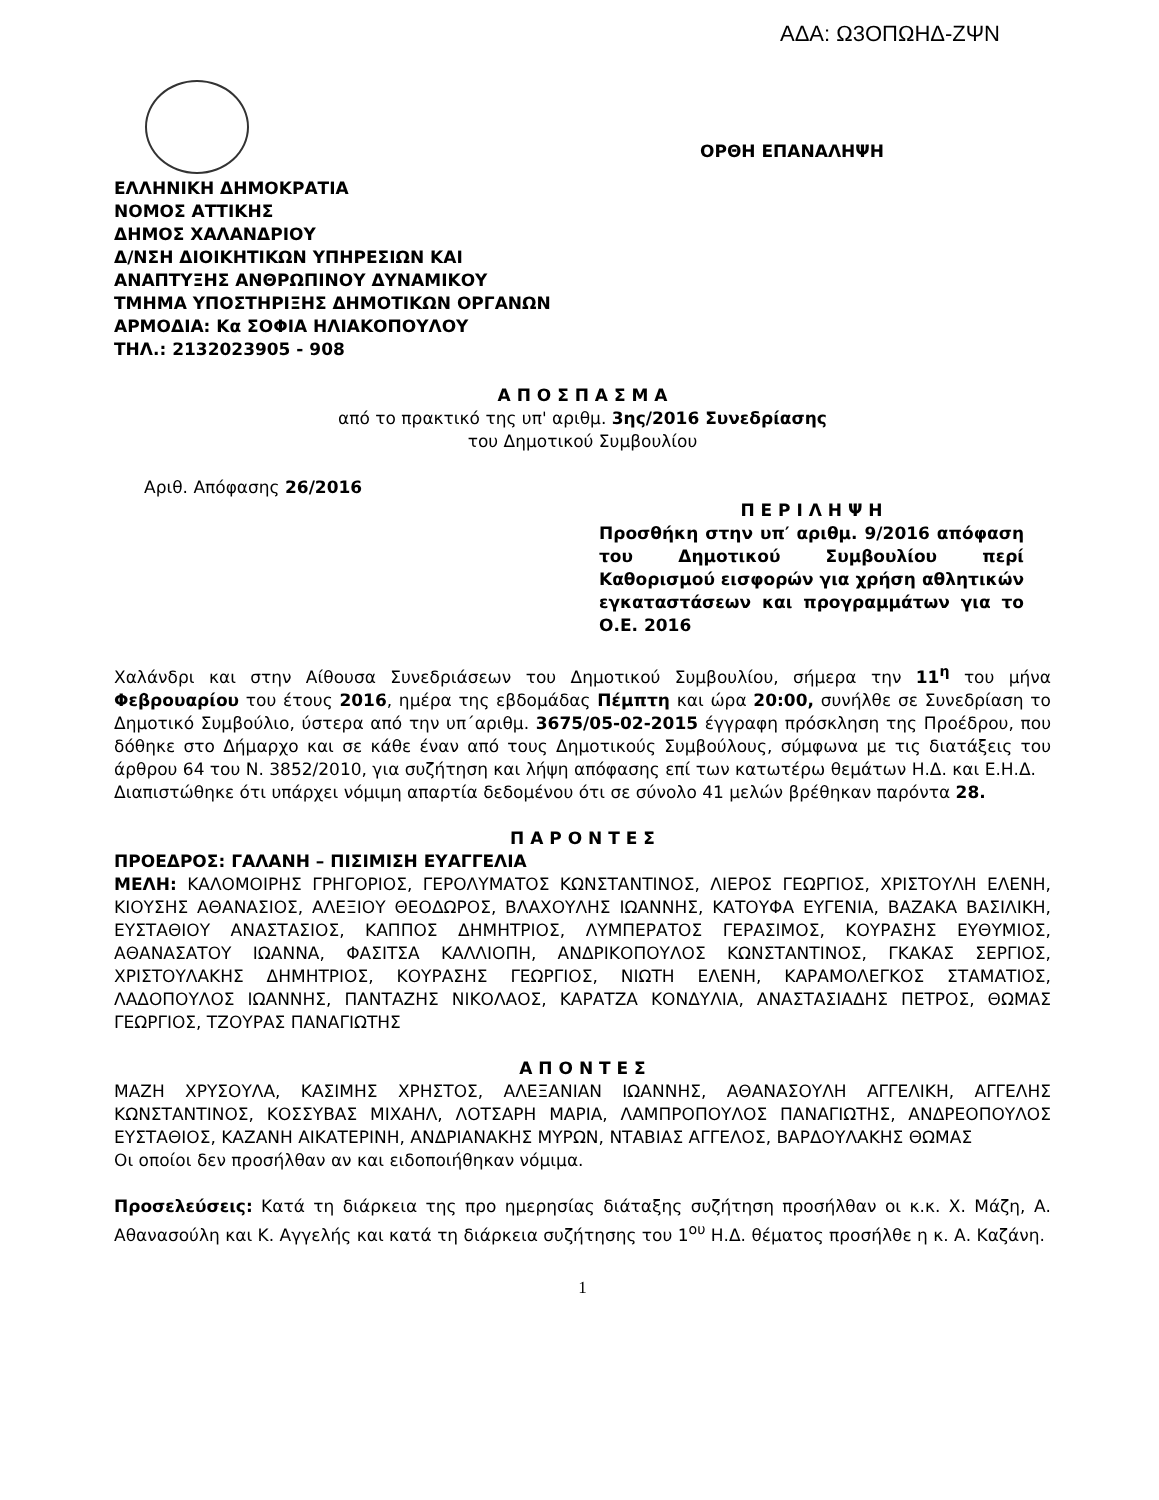ΑΔΑ: Ω3ΟΠΩΗΔ-ΖΨΝ
ΟΡΘΗ ΕΠΑΝΑΛΗΨΗ
ΕΛΛΗΝΙΚΗ ΔΗΜΟΚΡΑΤΙΑ
ΝΟΜΟΣ ΑΤΤΙΚΗΣ
ΔΗΜΟΣ ΧΑΛΑΝΔΡΙΟΥ
Δ/ΝΣΗ ΔΙΟΙΚΗΤΙΚΩΝ ΥΠΗΡΕΣΙΩΝ ΚΑΙ
ΑΝΑΠΤΥΞΗΣ ΑΝΘΡΩΠΙΝΟΥ ΔΥΝΑΜΙΚΟΥ
ΤΜΗΜΑ ΥΠΟΣΤΗΡΙΞΗΣ ΔΗΜΟΤΙΚΩΝ ΟΡΓΑΝΩΝ
ΑΡΜΟΔΙΑ: Κα ΣΟΦΙΑ ΗΛΙΑΚΟΠΟΥΛΟΥ
ΤΗΛ.: 2132023905 - 908
Α Π Ο Σ Π Α Σ Μ Α
από το πρακτικό της υπ' αριθμ. 3ης/2016 Συνεδρίασης
του Δημοτικού Συμβουλίου
Αριθ. Απόφασης 26/2016
Π Ε Ρ Ι Λ Η Ψ Η
Προσθήκη στην υπ′ αριθμ. 9/2016 απόφαση του Δημοτικού Συμβουλίου περί Καθορισμού εισφορών για χρήση αθλητικών εγκαταστάσεων και προγραμμάτων για το Ο.Ε. 2016
Χαλάνδρι και στην Αίθουσα Συνεδριάσεων του Δημοτικού Συμβουλίου, σήμερα την 11<sup>η</sup> του μήνα Φεβρουαρίου του έτους 2016, ημέρα της εβδομάδας Πέμπτη και ώρα 20:00, συνήλθε σε Συνεδρίαση το Δημοτικό Συμβούλιο, ύστερα από την υπ΄αριθμ. 3675/05-02-2015 έγγραφη πρόσκληση της Προέδρου, που δόθηκε στο Δήμαρχο και σε κάθε έναν από τους Δημοτικούς Συμβούλους, σύμφωνα με τις διατάξεις του άρθρου 64 του Ν. 3852/2010, για συζήτηση και λήψη απόφασης επί των κατωτέρω θεμάτων Η.Δ. και Ε.Η.Δ.
Διαπιστώθηκε ότι υπάρχει νόμιμη απαρτία δεδομένου ότι σε σύνολο 41 μελών βρέθηκαν παρόντα 28.
Π Α Ρ Ο Ν Τ Ε Σ
ΠΡΟΕΔΡΟΣ: ΓΑΛΑΝΗ – ΠΙΣΙΜΙΣΗ ΕΥΑΓΓΕΛΙΑ
ΜΕΛΗ: ΚΑΛΟΜΟΙΡΗΣ ΓΡΗΓΟΡΙΟΣ, ΓΕΡΟΛΥΜΑΤΟΣ ΚΩΝΣΤΑΝΤΙΝΟΣ, ΛΙΕΡΟΣ ΓΕΩΡΓΙΟΣ, ΧΡΙΣΤΟΥΛΗ ΕΛΕΝΗ, ΚΙΟΥΣΗΣ ΑΘΑΝΑΣΙΟΣ, ΑΛΕΞΙΟΥ ΘΕΟΔΩΡΟΣ, ΒΛΑΧΟΥΛΗΣ ΙΩΑΝΝΗΣ, ΚΑΤΟΥΦΑ ΕΥΓΕΝΙΑ, ΒΑΖΑΚΑ ΒΑΣΙΛΙΚΗ, ΕΥΣΤΑΘΙΟΥ ΑΝΑΣΤΑΣΙΟΣ, ΚΑΠΠΟΣ ΔΗΜΗΤΡΙΟΣ, ΛΥΜΠΕΡΑΤΟΣ ΓΕΡΑΣΙΜΟΣ, ΚΟΥΡΑΣΗΣ ΕΥΘΥΜΙΟΣ, ΑΘΑΝΑΣΑΤΟΥ ΙΩΑΝΝΑ, ΦΑΣΙΤΣΑ ΚΑΛΛΙΟΠΗ, ΑΝΔΡΙΚΟΠΟΥΛΟΣ ΚΩΝΣΤΑΝΤΙΝΟΣ, ΓΚΑΚΑΣ ΣΕΡΓΙΟΣ, ΧΡΙΣΤΟΥΛΑΚΗΣ ΔΗΜΗΤΡΙΟΣ, ΚΟΥΡΑΣΗΣ ΓΕΩΡΓΙΟΣ, ΝΙΩΤΗ ΕΛΕΝΗ, ΚΑΡΑΜΟΛΕΓΚΟΣ ΣΤΑΜΑΤΙΟΣ, ΛΑΔΟΠΟΥΛΟΣ ΙΩΑΝΝΗΣ, ΠΑΝΤΑΖΗΣ ΝΙΚΟΛΑΟΣ, ΚΑΡΑΤΖΑ ΚΟΝΔΥΛΙΑ, ΑΝΑΣΤΑΣΙΑΔΗΣ ΠΕΤΡΟΣ, ΘΩΜΑΣ ΓΕΩΡΓΙΟΣ, ΤΖΟΥΡΑΣ ΠΑΝΑΓΙΩΤΗΣ
Α Π Ο Ν Τ Ε Σ
ΜΑΖΗ ΧΡΥΣΟΥΛΑ, ΚΑΣΙΜΗΣ ΧΡΗΣΤΟΣ, ΑΛΕΞΑΝΙΑΝ ΙΩΑΝΝΗΣ, ΑΘΑΝΑΣΟΥΛΗ ΑΓΓΕΛΙΚΗ, ΑΓΓΕΛΗΣ ΚΩΝΣΤΑΝΤΙΝΟΣ, ΚΟΣΣΥΒΑΣ ΜΙΧΑΗΛ, ΛΟΤΣΑΡΗ ΜΑΡΙΑ, ΛΑΜΠΡΟΠΟΥΛΟΣ ΠΑΝΑΓΙΩΤΗΣ, ΑΝΔΡΕΟΠΟΥΛΟΣ ΕΥΣΤΑΘΙΟΣ, ΚΑΖΑΝΗ ΑΙΚΑΤΕΡΙΝΗ, ΑΝΔΡΙΑΝΑΚΗΣ ΜΥΡΩΝ, ΝΤΑΒΙΑΣ ΑΓΓΕΛΟΣ, ΒΑΡΔΟΥΛΑΚΗΣ ΘΩΜΑΣ
Οι οποίοι δεν προσήλθαν αν και ειδοποιήθηκαν νόμιμα.
Προσελεύσεις: Κατά τη διάρκεια της προ ημερησίας διάταξης συζήτηση προσήλθαν οι κ.κ. Χ. Μάζη, Α. Αθανασούλη και Κ. Αγγελής και κατά τη διάρκεια συζήτησης του 1<sup>ου</sup> Η.Δ. θέματος προσήλθε η κ. Α. Καζάνη.
1